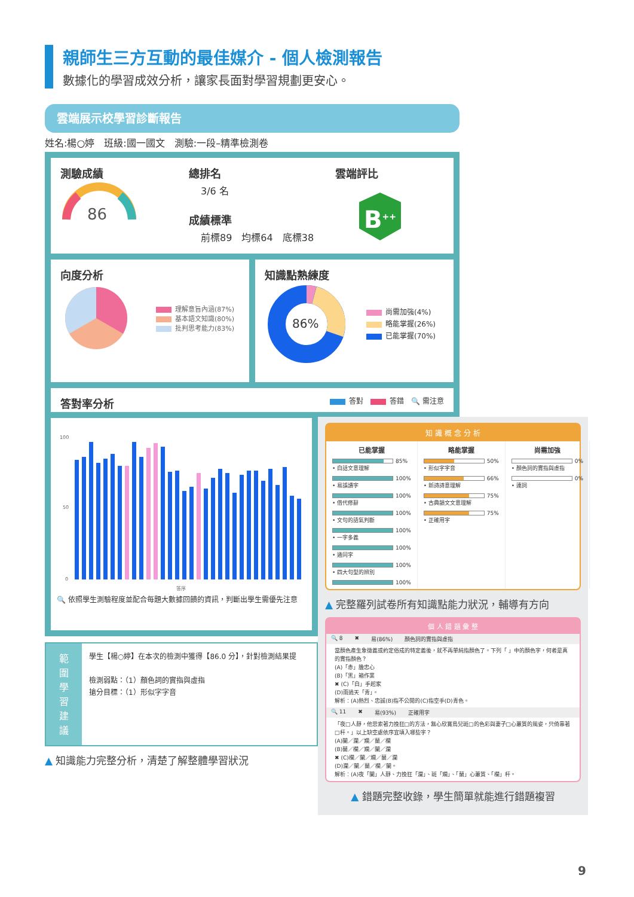親師生三方互動的最佳媒介 - 個人檢測報告
數據化的學習成效分析，讓家長面對學習規劃更安心。
雲端展示校學習診斷報告
姓名:楊○婷　班級:國一國文　測驗:一段–精準檢測卷
測驗成績
86
總排名
3/6 名
成績標準
前標89　均標64　底標38
雲端評比
B<sup>++</sup>
向度分析
理解意旨內涵(87%)
基本語文知識(80%)
批判思考能力(83%)
知識點熟練度
86%
尚需加強(4%)
略能掌握(26%)
已能掌握(70%)
答對率分析
答對　 答錯　🔍 需注意
100
50
0
答序
🔍 依照學生測驗程度並配合每題大數據回饋的資訊，判斷出學生需優先注意
範
圍
學
習
建
議
學生【楊○婷】在本次的檢測中獲得【86.0 分】，針對檢測結果提
檢測弱點：（1）顏色詞的實指與虛指
搶分目標：（1）形似字字音
▲ 知識能力完整分析，清楚了解整體學習狀況
知 識 概 念 分 析
已能掌握
85%
• 白話文意理解
100%
• 易誤讀字
100%
• 借代修辭
100%
• 文句的語氣判斷
100%
• 一字多義
100%
• 通同字
100%
• 四大句型的辨別
100%
略能掌握
50%
• 形似字字音
66%
• 新詩詩意理解
75%
• 古典韻文文意理解
75%
• 正確用字
尚需加強
0%
• 顏色詞的實指與虛指
0%
• 連詞
▲ 完整羅列試卷所有知識點能力狀況，輔導有方向
個 人 錯 題 彙 整
🔍 8 ✖ 易(86%) 顏色詞的實指與虛指
當顏色產生象徵義或約定俗成的特定義後，就不再單純指顏色了。下列「 」中的顏色字，何者是真的實指顏色？
(A)「赤」膽忠心
(B)「黑」箱作業
✖ (C)「白」手起家
(D)雨過天「青」。
解析：(A)熱烈、忠誠(B)指不公開的(C)指空手(D)青色。
🔍 11 ✖ 易(93%) 正確用字
「夜□人靜，他思索著力挽狂□的方法，無心欣賞鳥兒斑□的色彩與妻子□心蕙質的風姿，只倚靠著□杆。」以上缺空處依序宜填入哪些字？
(A)闌／瀾／斕／蘭／欄
(B)蘭／欄／斕／闌／瀾
✖ (C)欄／闌／斕／蘭／瀾
(D)瀾／闌／蘭／欄／闌。
解析：(A)夜「闌」人靜、力挽狂「瀾」、斑「斕」、「蘭」心蕙質、「欄」杆。
▲ 錯題完整收錄，學生簡單就能進行錯題複習
9